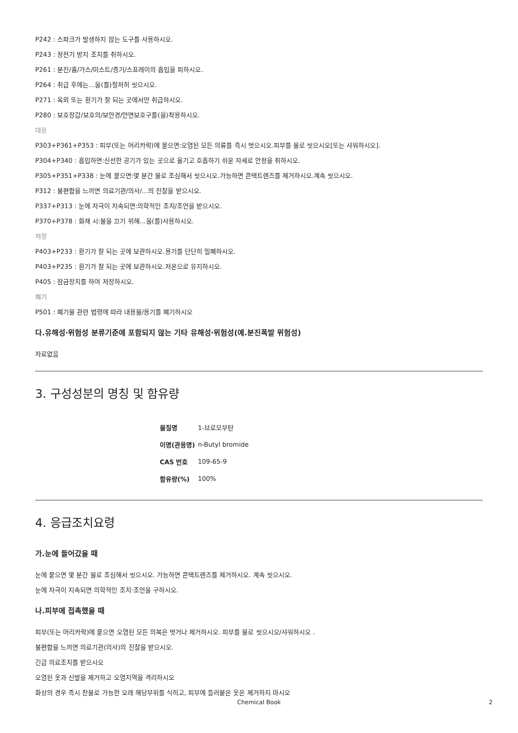P242 : 스파크가 발생하지 않는 도구를 사용하시오.
P243 : 정전기 방지 조치를 취하시오.
P261 : 분진/흄/가스/미스트/증기/스프레이의 흡입을 피하시오.
P264 : 취급 후에는…을(를)철저히 씻으시오.
P271 : 옥외 또는 환기가 잘 되는 곳에서만 취급하시오.
P280 : 보호장갑/보호의/보안경/안면보호구를(을)착용하시오.
대응
P303+P361+P353 : 피부(또는 머리카락)에 묻으면:오염된 모든 의류를 즉시 벗으시오.피부를 물로 씻으시오[또는 샤워하시오].
P304+P340 : 흡입하면:신선한 공기가 있는 곳으로 옮기고 호흡하기 쉬운 자세로 안정을 취하시오.
P305+P351+P338 : 눈에 묻으면:몇 분간 물로 조심해서 씻으시오.가능하면 콘택트렌즈를 제거하시오.계속 씻으시오.
P312 : 불편함을 느끼면 의료기관/의사/…의 진찰을 받으시오.
P337+P313 : 눈에 자극이 지속되면:의학적인 조치/조언을 받으시오.
P370+P378 : 화재 시:불을 끄기 위해…을(를)사용하시오.
저장
P403+P233 : 환기가 잘 되는 곳에 보관하시오.용기를 단단히 밀폐하시오.
P403+P235 : 환기가 잘 되는 곳에 보관하시오.저온으로 유지하시오.
P405 : 잠금장치를 하여 저장하시오.
폐기
P501 : 폐기물 관련 법령에 따라 내용물/용기를 폐기하시오
다.유해성·위험성 분류기준에 포함되지 않는 기타 유해성·위험성(예.분진폭발 위험성)
자료없음
3. 구성성분의 명칭 및 함유량
| 물질명 | 1-브로모부탄 |
| 이명(관용명) | n-Butyl bromide |
| CAS 번호 | 109-65-9 |
| 함유량(%) | 100% |
4. 응급조치요령
가.눈에 들어갔을 때
눈에 묻으면 몇 분간 물로 조심해서 씻으시오. 가능하면 콘택트렌즈를 제거하시오. 계속 씻으시오.
눈에 자극이 지속되면 의학적인 조치·조언을 구하시오.
나.피부에 접촉했을 때
피부(또는 머리카락)에 묻으면 오염된 모든 의복은 벗거나 제거하시오. 피부를 물로 씻으시오/샤워하시오 .
불편함을 느끼면 의료기관(의사)의 진찰을 받으시오.
긴급 의료조치를 받으시오
오염된 옷과 신발을 제거하고 오염지역을 격리하시오
화상의 경우 즉시 찬물로 가능한 오래 해당부위를 식히고, 피부에 들러붙은 옷은 제거하지 마시오
Chemical Book 2